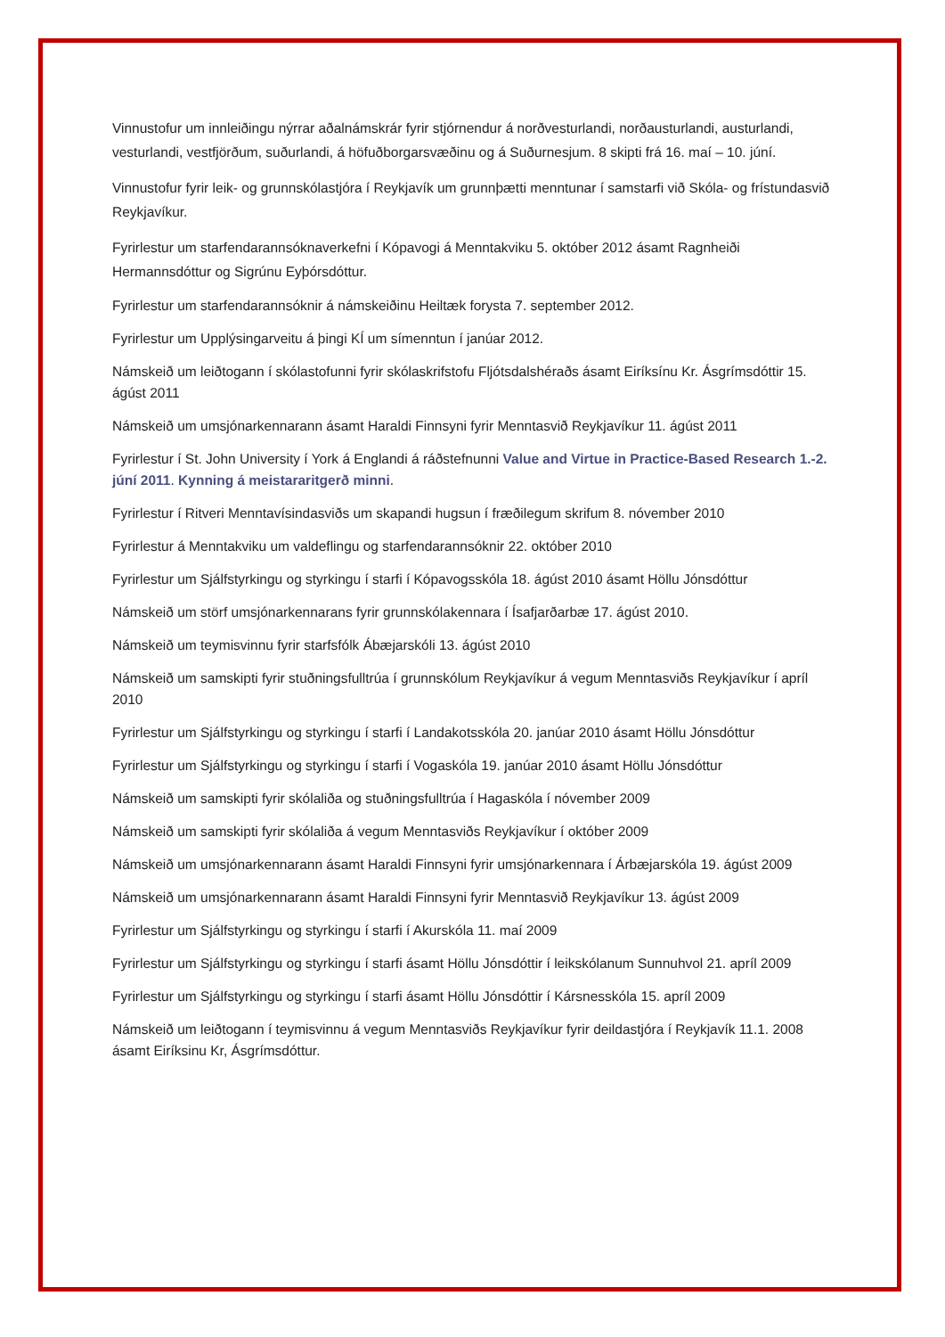Vinnustofur um innleiðingu nýrrar aðalnámskrár fyrir stjórnendur á norðvesturlandi, norðausturlandi, austurlandi, vesturlandi, vestfjörðum, suðurlandi, á höfuðborgarsvæðinu og á Suðurnesjum. 8 skipti frá 16. maí – 10. júní.
Vinnustofur fyrir leik- og grunnskólastjóra í Reykjavík um grunnþætti menntunar í samstarfi við Skóla- og frístundasvið Reykjavíkur.
Fyrirlestur um starfendarannsóknaverkefni í Kópavogi á Menntakviku 5. október 2012 ásamt Ragnheiði Hermannsdóttur og Sigrúnu Eyþórsdóttur.
Fyrirlestur um starfendarannsóknir á námskeiðinu Heiltæk forysta 7. september 2012.
Fyrirlestur um Upplýsingarveitu á þingi KÍ um símenntun í janúar 2012.
Námskeið um leiðtogann í skólastofunni fyrir skólaskrifstofu Fljótsdalshéraðs ásamt Eiríksínu Kr. Ásgrímsdóttir 15. ágúst 2011
Námskeið um umsjónarkennarann ásamt Haraldi Finnsyni fyrir Menntasvið Reykjavíkur 11. ágúst 2011
Fyrirlestur í St. John University í York á Englandi á ráðstefnunni Value and Virtue in Practice-Based Research 1.-2. júní 2011. Kynning á meistararitgerð minni.
Fyrirlestur í Ritveri Menntavísindasviðs um skapandi hugsun í fræðilegum skrifum 8. nóvember 2010
Fyrirlestur á Menntakviku um valdeflingu og starfendarannsóknir 22. október 2010
Fyrirlestur um Sjálfstyrkingu og styrkingu í starfi í Kópavogsskóla 18. ágúst 2010 ásamt Höllu Jónsdóttur
Námskeið um störf umsjónarkennarans fyrir grunnskólakennara í Ísafjarðarbæ 17. ágúst 2010.
Námskeið um teymisvinnu fyrir starfsfólk Ábæjarskóli 13. ágúst 2010
Námskeið um samskipti fyrir stuðningsfulltrúa í grunnskólum Reykjavíkur á vegum Menntasviðs Reykjavíkur í apríl 2010
Fyrirlestur um Sjálfstyrkingu og styrkingu í starfi í Landakotsskóla 20. janúar 2010 ásamt Höllu Jónsdóttur
Fyrirlestur um Sjálfstyrkingu og styrkingu í starfi í Vogaskóla 19. janúar 2010 ásamt Höllu Jónsdóttur
Námskeið um samskipti fyrir skólaliða og stuðningsfulltrúa í Hagaskóla í nóvember 2009
Námskeið um samskipti fyrir skólaliða á vegum Menntasviðs Reykjavíkur í október 2009
Námskeið um umsjónarkennarann ásamt Haraldi Finnsyni fyrir umsjónarkennara í Árbæjarskóla 19. ágúst 2009
Námskeið um umsjónarkennarann ásamt Haraldi Finnsyni fyrir Menntasvið Reykjavíkur 13. ágúst 2009
Fyrirlestur um Sjálfstyrkingu og styrkingu í starfi í Akurskóla 11. maí 2009
Fyrirlestur um Sjálfstyrkingu og styrkingu í starfi ásamt Höllu Jónsdóttir í leikskólanum Sunnuhvol 21. apríl 2009
Fyrirlestur um Sjálfstyrkingu og styrkingu í starfi ásamt Höllu Jónsdóttir í Kársnesskóla 15. apríl 2009
Námskeið um leiðtogann í teymisvinnu á vegum Menntasviðs Reykjavíkur fyrir deildastjóra í Reykjavík 11.1. 2008 ásamt Eiríksinu Kr, Ásgrímsdóttur.